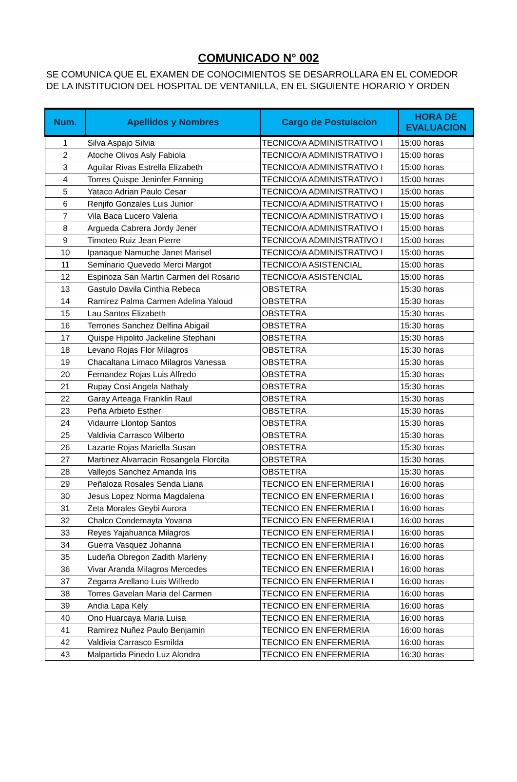COMUNICADO N° 002
SE COMUNICA QUE EL EXAMEN DE CONOCIMIENTOS SE DESARROLLARA EN EL COMEDOR DE LA INSTITUCION DEL HOSPITAL DE VENTANILLA, EN EL SIGUIENTE HORARIO Y ORDEN
| Num. | Apellidos y Nombres | Cargo de Postulacion | HORA DE EVALUACION |
| --- | --- | --- | --- |
| 1 | Silva Aspajo Silvia | TECNICO/A ADMINISTRATIVO I | 15:00 horas |
| 2 | Atoche Olivos Asly Fabiola | TECNICO/A ADMINISTRATIVO I | 15:00 horas |
| 3 | Aguilar Rivas Estrella Elizabeth | TECNICO/A ADMINISTRATIVO I | 15:00 horas |
| 4 | Torres Quispe Jeninfer Fanning | TECNICO/A ADMINISTRATIVO I | 15:00 horas |
| 5 | Yataco Adrian Paulo Cesar | TECNICO/A ADMINISTRATIVO I | 15:00 horas |
| 6 | Renjifo Gonzales Luis Junior | TECNICO/A ADMINISTRATIVO I | 15:00 horas |
| 7 | Vila Baca Lucero Valeria | TECNICO/A ADMINISTRATIVO I | 15:00 horas |
| 8 | Argueda Cabrera Jordy Jener | TECNICO/A ADMINISTRATIVO I | 15:00 horas |
| 9 | Timoteo Ruiz Jean Pierre | TECNICO/A ADMINISTRATIVO I | 15:00 horas |
| 10 | Ipanaque Namuche Janet Marisel | TECNICO/A ADMINISTRATIVO I | 15:00 horas |
| 11 | Seminario Quevedo Merci Margot | TECNICO/A ASISTENCIAL | 15:00 horas |
| 12 | Espinoza San Martin Carmen del Rosario | TECNICO/A ASISTENCIAL | 15:00 horas |
| 13 | Gastulo Davila Cinthia Rebeca | OBSTETRA | 15:30 horas |
| 14 | Ramirez Palma Carmen Adelina Yaloud | OBSTETRA | 15:30 horas |
| 15 | Lau Santos Elizabeth | OBSTETRA | 15:30 horas |
| 16 | Terrones Sanchez Delfina Abigail | OBSTETRA | 15:30 horas |
| 17 | Quispe Hipolito Jackeline Stephani | OBSTETRA | 15:30 horas |
| 18 | Levano Rojas Flor Milagros | OBSTETRA | 15:30 horas |
| 19 | Chacaltana Limaco Milagros Vanessa | OBSTETRA | 15:30 horas |
| 20 | Fernandez Rojas Luis Alfredo | OBSTETRA | 15:30 horas |
| 21 | Rupay Cosi Angela Nathaly | OBSTETRA | 15:30 horas |
| 22 | Garay Arteaga Franklin Raul | OBSTETRA | 15:30 horas |
| 23 | Peña Arbieto Esther | OBSTETRA | 15:30 horas |
| 24 | Vidaurre Llontop Santos | OBSTETRA | 15:30 horas |
| 25 | Valdivia Carrasco Wilberto | OBSTETRA | 15:30 horas |
| 26 | Lazarte Rojas Mariella Susan | OBSTETRA | 15:30 horas |
| 27 | Martinez Alvarracin Rosangela Florcita | OBSTETRA | 15:30 horas |
| 28 | Vallejos Sanchez Amanda Iris | OBSTETRA | 15:30 horas |
| 29 | Peñaloza Rosales Senda Liana | TECNICO EN ENFERMERIA I | 16:00 horas |
| 30 | Jesus Lopez Norma Magdalena | TECNICO EN ENFERMERIA I | 16:00 horas |
| 31 | Zeta Morales Geybi Aurora | TECNICO EN ENFERMERIA I | 16:00 horas |
| 32 | Chalco Condemayta Yovana | TECNICO EN ENFERMERIA I | 16:00 horas |
| 33 | Reyes Yajahuanca Milagros | TECNICO EN ENFERMERIA I | 16:00 horas |
| 34 | Guerra Vasquez Johanna | TECNICO EN ENFERMERIA I | 16:00 horas |
| 35 | Ludeña Obregon Zadith Marleny | TECNICO EN ENFERMERIA I | 16:00 horas |
| 36 | Vivar Aranda Milagros Mercedes | TECNICO EN ENFERMERIA I | 16:00 horas |
| 37 | Zegarra Arellano Luis Wilfredo | TECNICO EN ENFERMERIA I | 16:00 horas |
| 38 | Torres Gavelan Maria del Carmen | TECNICO EN ENFERMERIA | 16:00 horas |
| 39 | Andia Lapa Kely | TECNICO EN ENFERMERIA | 16:00 horas |
| 40 | Ono Huarcaya Maria Luisa | TECNICO EN ENFERMERIA | 16:00 horas |
| 41 | Ramirez Nuñez Paulo Benjamin | TECNICO EN ENFERMERIA | 16:00 horas |
| 42 | Valdivia Carrasco Esmilda | TECNICO EN ENFERMERIA | 16:00 horas |
| 43 | Malpartida Pinedo Luz Alondra | TECNICO EN ENFERMERIA | 16:30 horas |